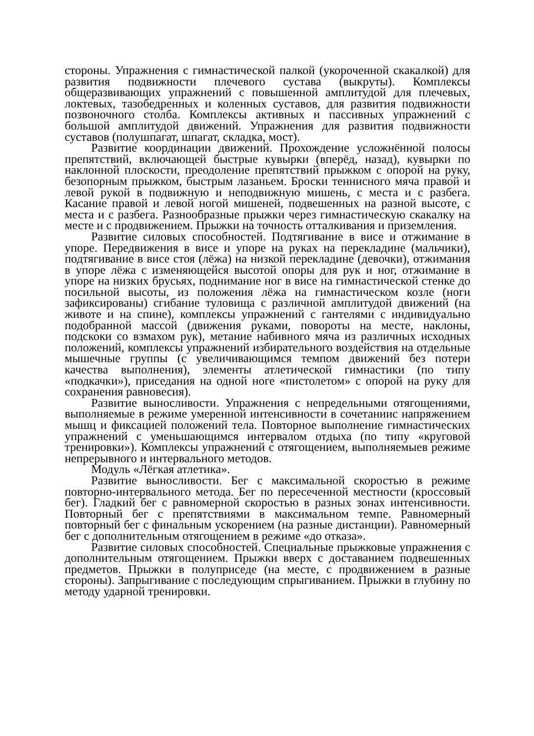стороны. Упражнения с гимнастической палкой (укороченной скакалкой) для развития подвижности плечевого сустава (выкруты). Комплексы общеразвивающих упражнений с повышенной амплитудой для плечевых, локтевых, тазобедренных и коленных суставов, для развития подвижности позвоночного столба. Комплексы активных и пассивных упражнений с большой амплитудой движений. Упражнения для развития подвижности суставов (полушпагат, шпагат, складка, мост).
Развитие координации движений. Прохождение усложнённой полосы препятствий, включающей быстрые кувырки (вперёд, назад), кувырки по наклонной плоскости, преодоление препятствий прыжком с опорой на руку, безопорным прыжком, быстрым лазаньем. Броски теннисного мяча правой и левой рукой в подвижную и неподвижную мишень, с места и с разбега. Касание правой и левой ногой мишеней, подвешенных на разной высоте, с места и с разбега. Разнообразные прыжки через гимнастическую скакалку на месте и с продвижением. Прыжки на точность отталкивания и приземления.
Развитие силовых способностей. Подтягивание в висе и отжимание в упоре. Передвижения в висе и упоре на руках на перекладине (мальчики), подтягивание в висе стоя (лёжа) на низкой перекладине (девочки), отжимания в упоре лёжа с изменяющейся высотой опоры для рук и ног, отжимание в упоре на низких брусьях, поднимание ног в висе на гимнастической стенке до посильной высоты, из положения лёжа на гимнастическом козле (ноги зафиксированы) сгибание туловища с различной амплитудой движений (на животе и на спине), комплексы упражнений с гантелями с индивидуально подобранной массой (движения руками, повороты на месте, наклоны, подскоки со взмахом рук), метание набивного мяча из различных исходных положений, комплексы упражнений избирательного воздействия на отдельные мышечные группы (с увеличивающимся темпом движений без потери качества выполнения), элементы атлетической гимнастики (по типу «подкачки»), приседания на одной ноге «пистолетом» с опорой на руку для сохранения равновесия).
Развитие выносливости. Упражнения с непредельными отягощениями, выполняемые в режиме умеренной интенсивности в сочетаниис напряжением мышц и фиксацией положений тела. Повторное выполнение гимнастических упражнений с уменьшающимся интервалом отдыха (по типу «круговой тренировки»). Комплексы упражнений с отягощением, выполняемыев режиме непрерывного и интервального методов.
Модуль «Лёгкая атлетика».
Развитие выносливости. Бег с максимальной скоростью в режиме повторно-интервального метода. Бег по пересеченной местности (кроссовый бег). Гладкий бег с равномерной скоростью в разных зонах интенсивности. Повторный бег с препятствиями в максимальном темпе. Равномерный повторный бег с финальным ускорением (на разные дистанции). Равномерный бег с дополнительным отягощением в режиме «до отказа».
Развитие силовых способностей. Специальные прыжковые упражнения с дополнительным отягощением. Прыжки вверх с доставанием подвешенных предметов. Прыжки в полуприседе (на месте, с продвижением в разные стороны). Запрыгивание с последующим спрыгиванием. Прыжки в глубину по методу ударной тренировки.